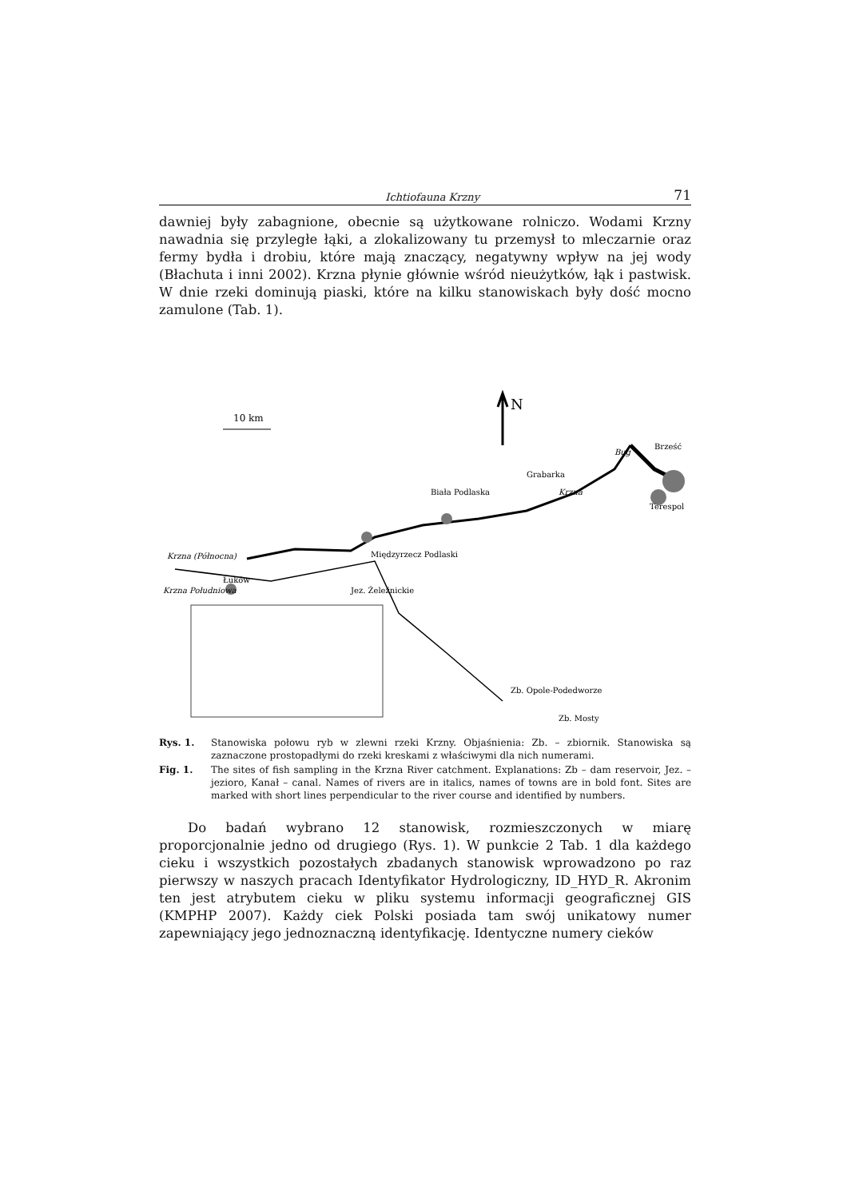Ichtiofauna Krzny 71
dawniej były zabagnione, obecnie są użytkowane rolniczo. Wodami Krzny nawadnia się przyległe łąki, a zlokalizowany tu przemysł to mleczarnie oraz fermy bydła i drobiu, które mają znaczący, negatywny wpływ na jej wody (Błachuta i inni 2002). Krzna płynie głównie wśród nieużytków, łąk i pastwisk. W dnie rzeki dominują piaski, które na kilku stanowiskach były dość mocno zamulone (Tab. 1).
N
10 km
Krzna (Północna)
Krzna Południowa
Łuków
Międzyrzecz Podlaski
Biała Podlaska
Bug
Brześć
Terespol
Krzna
Jez. Żeleźnickie
Zb. Opole-Podedworze
Zb. Mosty
Grabarka
Rys. 1. Stanowiska połowu ryb w zlewni rzeki Krzny. Objaśnienia: Zb. – zbiornik. Stanowiska są zaznaczone prostopadłymi do rzeki kreskami z właściwymi dla nich numerami.
Fig. 1. The sites of fish sampling in the Krzna River catchment. Explanations: Zb – dam reservoir, Jez. – jezioro, Kanał – canal. Names of rivers are in italics, names of towns are in bold font. Sites are marked with short lines perpendicular to the river course and identified by numbers.
Do badań wybrano 12 stanowisk, rozmieszczonych w miarę proporcjonalnie jedno od drugiego (Rys. 1). W punkcie 2 Tab. 1 dla każdego cieku i wszystkich pozostałych zbadanych stanowisk wprowadzono po raz pierwszy w naszych pracach Identyfikator Hydrologiczny, ID_HYD_R. Akronim ten jest atrybutem cieku w pliku systemu informacji geograficznej GIS (KMPHP 2007). Każdy ciek Polski posiada tam swój unikatowy numer zapewniający jego jednoznaczną identyfikację. Identyczne numery cieków